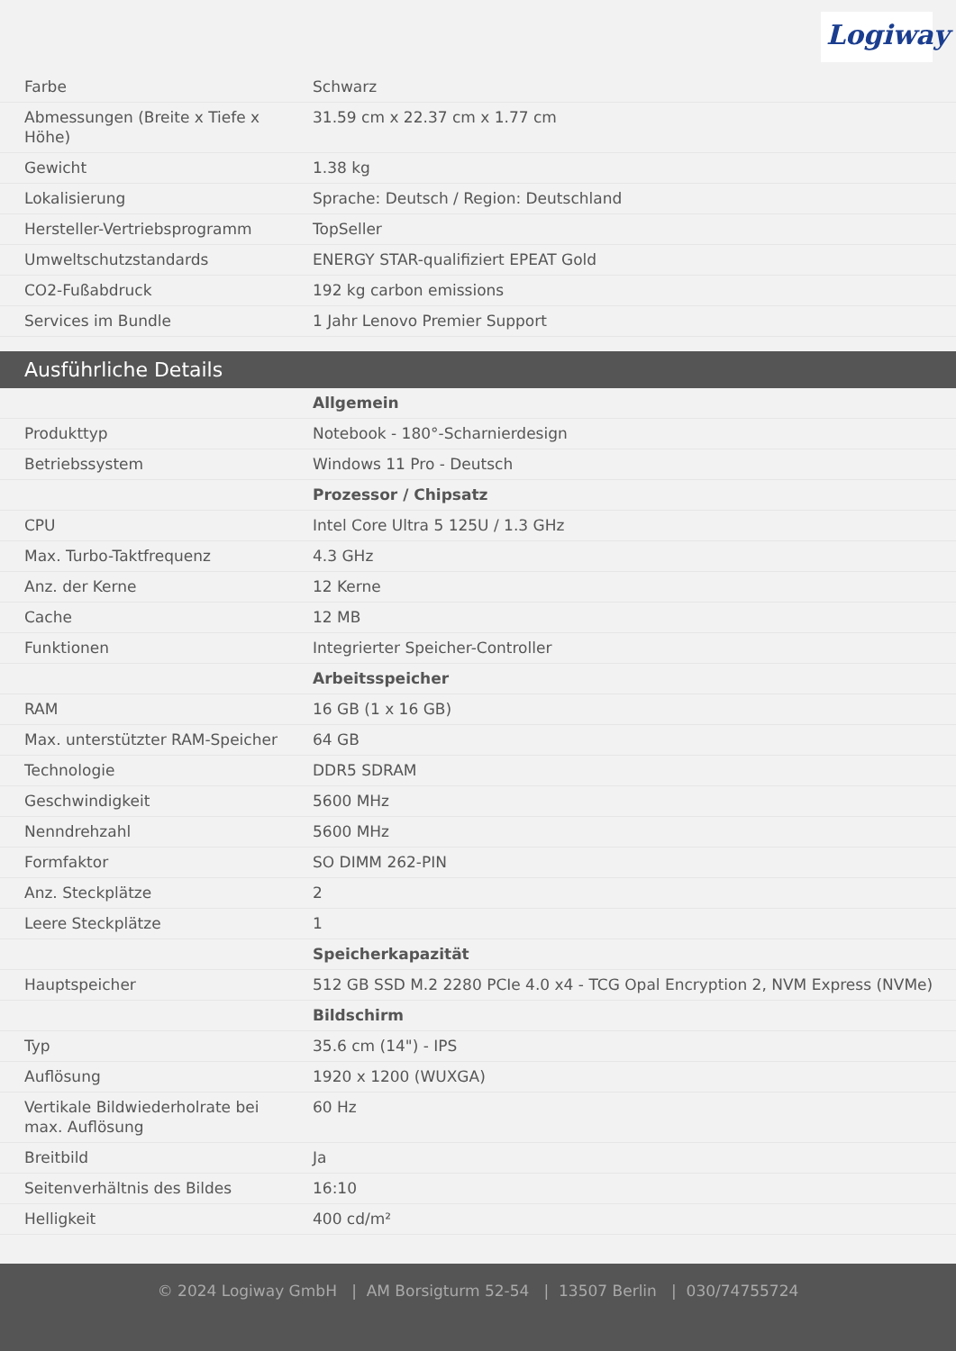Logiway
| Farbe | Schwarz |
| Abmessungen (Breite x Tiefe x Höhe) | 31.59 cm x 22.37 cm x 1.77 cm |
| Gewicht | 1.38 kg |
| Lokalisierung | Sprache: Deutsch / Region: Deutschland |
| Hersteller-Vertriebsprogramm | TopSeller |
| Umweltschutzstandards | ENERGY STAR-qualifiziert EPEAT Gold |
| CO2-Fußabdruck | 192 kg carbon emissions |
| Services im Bundle | 1 Jahr Lenovo Premier Support |
Ausführliche Details
| | Allgemein |
| Produkttyp | Notebook - 180°-Scharnierdesign |
| Betriebssystem | Windows 11 Pro - Deutsch |
| | Prozessor / Chipsatz |
| CPU | Intel Core Ultra 5 125U / 1.3 GHz |
| Max. Turbo-Taktfrequenz | 4.3 GHz |
| Anz. der Kerne | 12 Kerne |
| Cache | 12 MB |
| Funktionen | Integrierter Speicher-Controller |
| | Arbeitsspeicher |
| RAM | 16 GB (1 x 16 GB) |
| Max. unterstützter RAM-Speicher | 64 GB |
| Technologie | DDR5 SDRAM |
| Geschwindigkeit | 5600 MHz |
| Nenndrehzahl | 5600 MHz |
| Formfaktor | SO DIMM 262-PIN |
| Anz. Steckplätze | 2 |
| Leere Steckplätze | 1 |
| | Speicherkapazität |
| Hauptspeicher | 512 GB SSD M.2 2280 PCIe 4.0 x4 - TCG Opal Encryption 2, NVM Express (NVMe) |
| | Bildschirm |
| Typ | 35.6 cm (14") - IPS |
| Auflösung | 1920 x 1200 (WUXGA) |
| Vertikale Bildwiederholrate bei max. Auflösung | 60 Hz |
| Breitbild | Ja |
| Seitenverhältnis des Bildes | 16:10 |
| Helligkeit | 400 cd/m² |
© 2024 Logiway GmbH | AM Borsigturm 52-54 | 13507 Berlin | 030/74755724